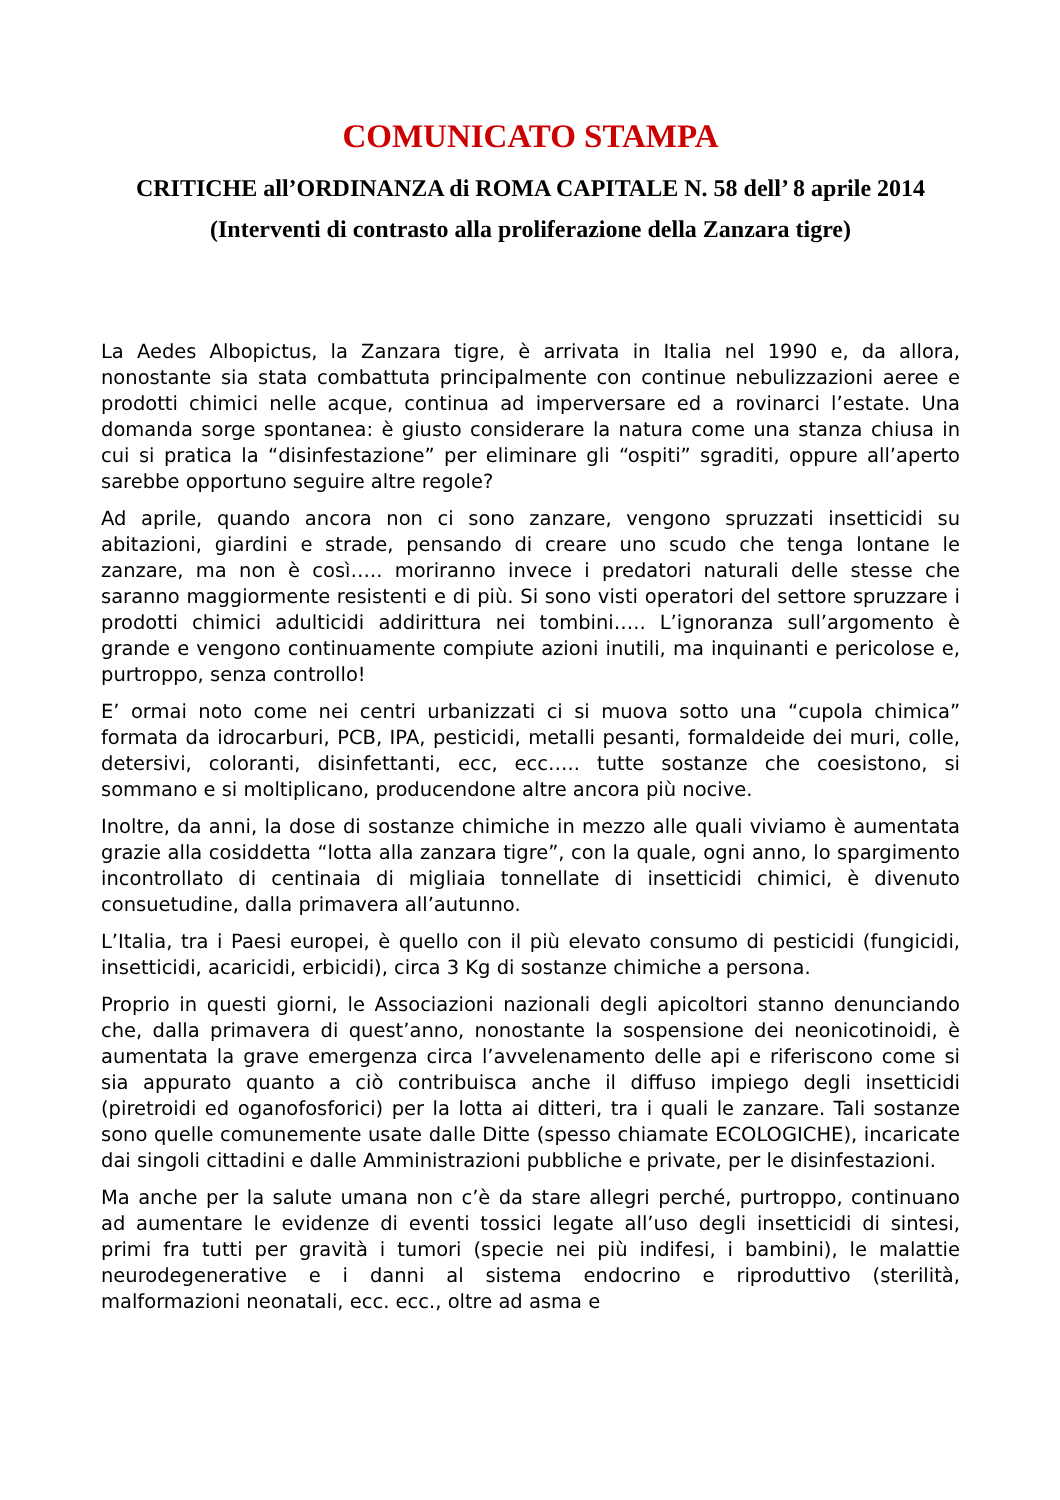COMUNICATO STAMPA
CRITICHE all’ORDINANZA di ROMA CAPITALE N. 58 dell’ 8 aprile 2014
(Interventi di contrasto alla proliferazione della Zanzara tigre)
La Aedes Albopictus, la Zanzara tigre, è arrivata in Italia nel 1990 e, da allora, nonostante sia stata combattuta principalmente con continue nebulizzazioni aeree e prodotti chimici nelle acque, continua ad imperversare ed a rovinarci l’estate. Una domanda sorge spontanea: è giusto considerare la natura come una stanza chiusa in cui si pratica la “disinfestazione” per eliminare gli “ospiti” sgraditi, oppure all’aperto sarebbe opportuno seguire altre regole?
Ad aprile, quando ancora non ci sono zanzare, vengono spruzzati insetticidi su abitazioni, giardini e strade, pensando di creare uno scudo che tenga lontane le zanzare, ma non è così….. moriranno invece i predatori naturali delle stesse che saranno maggiormente resistenti e di più. Si sono visti operatori del settore spruzzare i prodotti chimici adulticidi addirittura nei tombini….. L’ignoranza sull’argomento è grande e vengono continuamente compiute azioni inutili, ma inquinanti e pericolose e, purtroppo, senza controllo!
E’ ormai noto come nei centri urbanizzati ci si muova sotto una “cupola chimica” formata da idrocarburi, PCB, IPA, pesticidi, metalli pesanti, formaldeide dei muri, colle, detersivi, coloranti, disinfettanti, ecc, ecc….. tutte sostanze che coesistono, si sommano e si moltiplicano, producendone altre ancora più nocive.
Inoltre, da anni, la dose di sostanze chimiche in mezzo alle quali viviamo è aumentata grazie alla cosiddetta “lotta alla zanzara tigre”, con la quale, ogni anno, lo spargimento incontrollato di centinaia di migliaia tonnellate di insetticidi chimici, è divenuto consuetudine, dalla primavera all’autunno.
L’Italia, tra i Paesi europei, è quello con il più elevato consumo di pesticidi (fungicidi, insetticidi, acaricidi, erbicidi), circa 3 Kg di sostanze chimiche a persona.
Proprio in questi giorni, le Associazioni nazionali degli apicoltori stanno denunciando che, dalla primavera di quest’anno, nonostante la sospensione dei neonicotinoidi, è aumentata la grave emergenza circa l’avvelenamento delle api e riferiscono come si sia appurato quanto a ciò contribuisca anche il diffuso impiego degli insetticidi (piretroidi ed oganofosforici) per la lotta ai ditteri, tra i quali le zanzare. Tali sostanze sono quelle comunemente usate dalle Ditte (spesso chiamate ECOLOGICHE), incaricate dai singoli cittadini e dalle Amministrazioni pubbliche e private, per le disinfestazioni.
Ma anche per la salute umana non c’è da stare allegri perché, purtroppo, continuano ad aumentare le evidenze di eventi tossici legate all’uso degli insetticidi di sintesi, primi fra tutti per gravità i tumori (specie nei più indifesi, i bambini), le malattie neurodegenerative e i danni al sistema endocrino e riproduttivo (sterilità, malformazioni neonatali, ecc. ecc., oltre ad asma e